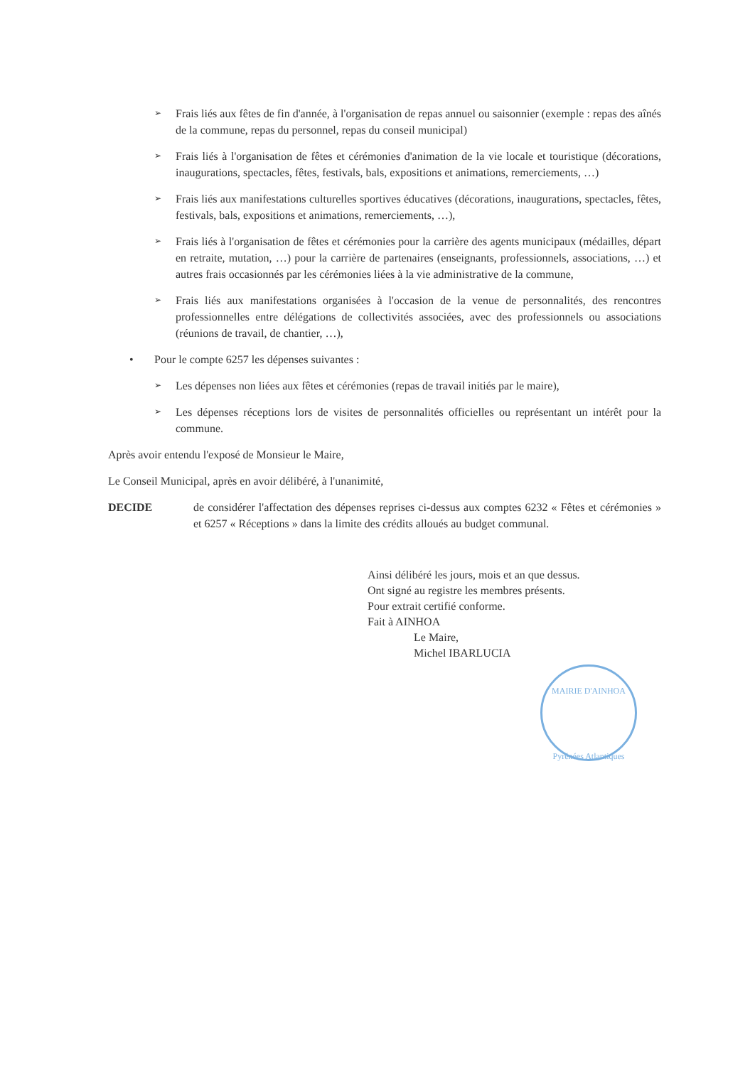➢ Frais liés aux fêtes de fin d'année, à l'organisation de repas annuel ou saisonnier (exemple : repas des aînés de la commune, repas du personnel, repas du conseil municipal)
➢ Frais liés à l'organisation de fêtes et cérémonies d'animation de la vie locale et touristique (décorations, inaugurations, spectacles, fêtes, festivals, bals, expositions et animations, remerciements, …)
➢ Frais liés aux manifestations culturelles sportives éducatives (décorations, inaugurations, spectacles, fêtes, festivals, bals, expositions et animations, remerciements, …),
➢ Frais liés à l'organisation de fêtes et cérémonies pour la carrière des agents municipaux (médailles, départ en retraite, mutation, …) pour la carrière de partenaires (enseignants, professionnels, associations, …) et autres frais occasionnés par les cérémonies liées à la vie administrative de la commune,
➢ Frais liés aux manifestations organisées à l'occasion de la venue de personnalités, des rencontres professionnelles entre délégations de collectivités associées, avec des professionnels ou associations (réunions de travail, de chantier, …),
• Pour le compte 6257 les dépenses suivantes :
➢ Les dépenses non liées aux fêtes et cérémonies (repas de travail initiés par le maire),
➢ Les dépenses réceptions lors de visites de personnalités officielles ou représentant un intérêt pour la commune.
Après avoir entendu l'exposé de Monsieur le Maire,
Le Conseil Municipal, après en avoir délibéré, à l'unanimité,
DECIDE de considérer l'affectation des dépenses reprises ci-dessus aux comptes 6232 « Fêtes et cérémonies » et 6257 « Réceptions » dans la limite des crédits alloués au budget communal.
Ainsi délibéré les jours, mois et an que dessus.
Ont signé au registre les membres présents.
Pour extrait certifié conforme.
Fait à AINHOA
Le Maire,
Michel IBARLUCIA
MAIRIE D'AINHOA
Pyrénées Atlantiques